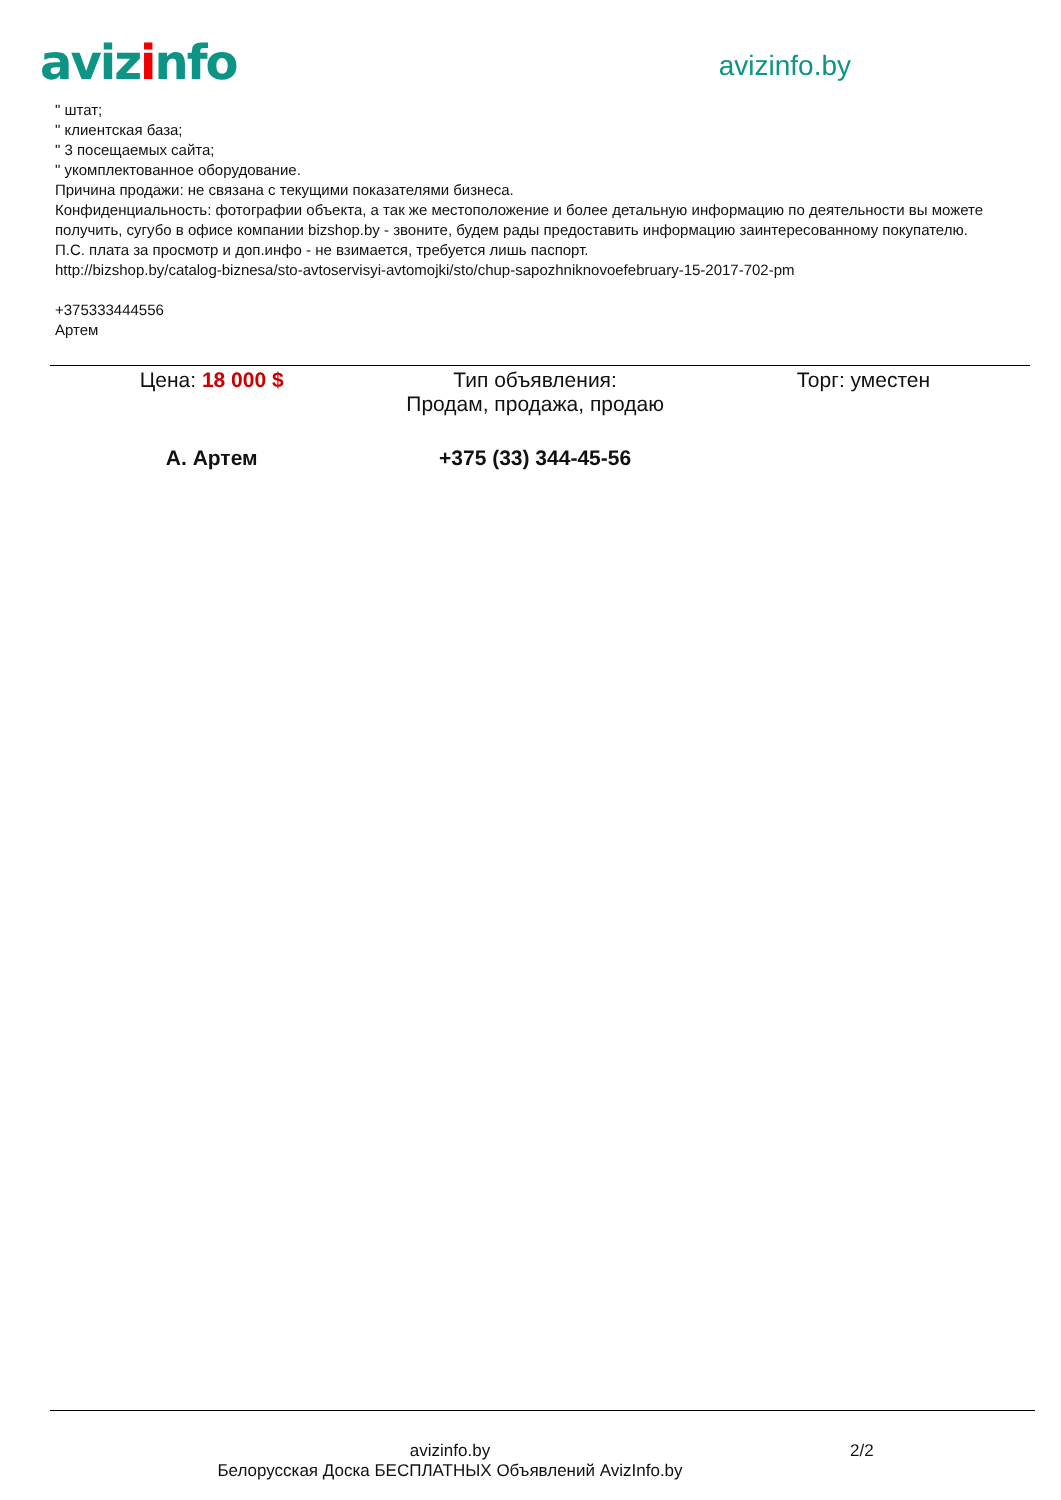avizinfo
avizinfo.by
" штат;
" клиентская база;
" 3 посещаемых сайта;
" укомплектованное оборудование.
Причина продажи: не связана с текущими показателями бизнеса.
Конфиденциальность: фотографии объекта, а так же местоположение и более детальную информацию по деятельности вы можете получить, сугубо в офисе компании bizshop.by - звоните, будем рады предоставить информацию заинтересованному покупателю.
П.С. плата за просмотр и доп.инфо - не взимается, требуется лишь паспорт.
http://bizshop.by/catalog-biznesa/sto-avtoservisyi-avtomojki/sto/chup-sapozhniknovoefebruary-15-2017-702-pm
+375333444556
Артем
| Цена: 18 000 $ | Тип объявления: Продам, продажа, продаю | Торг: уместен |
| А. Артем | +375 (33) 344-45-56 | |
avizinfo.by
Белорусская Доска БЕСПЛАТНЫХ Объявлений AvizInfo.by 2/2